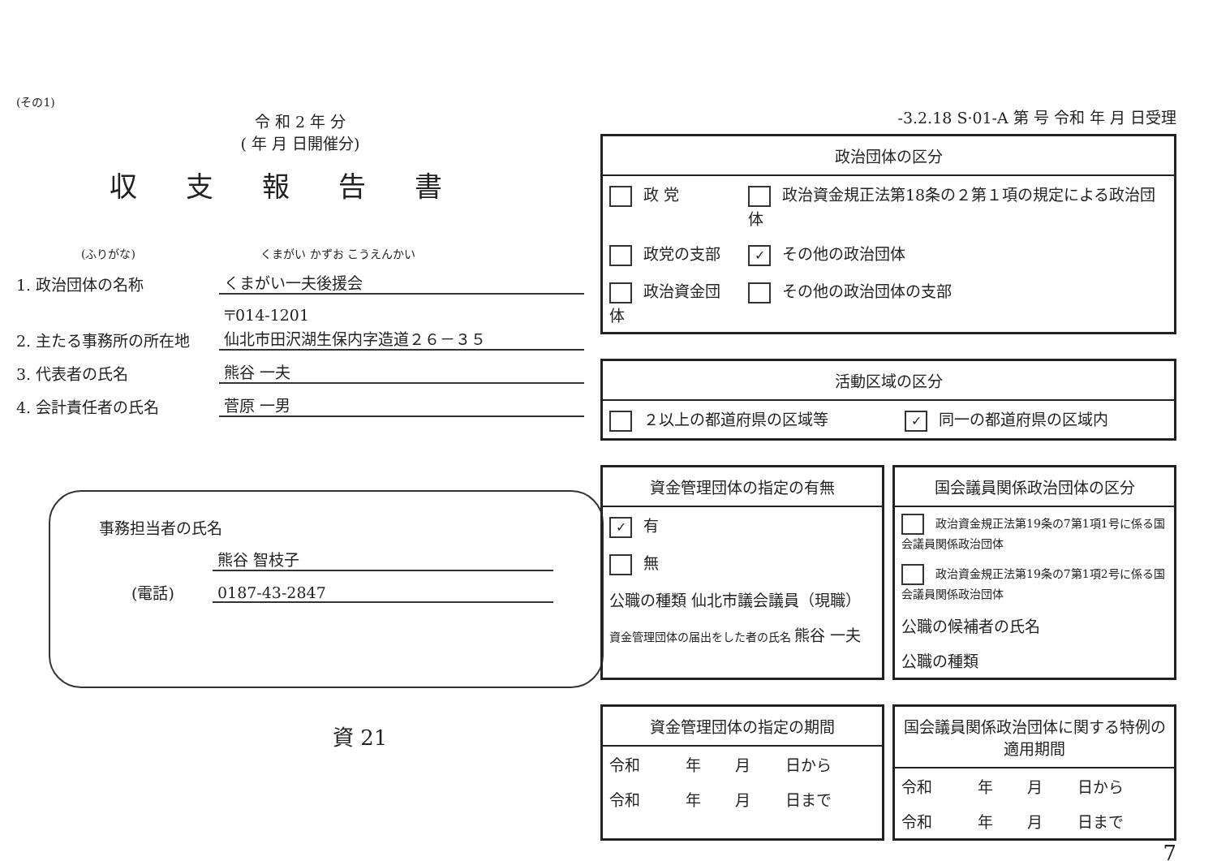(その1)
令 和 2 年 分
( 年 月 日開催分)
収支報告書
(ふりがな) くまがい かずお こうえんかい
1. 政治団体の名称
くまがい一夫後援会
2. 主たる事務所の所在地
〒014-1201
仙北市田沢湖生保内字造道２６－３５
3. 代表者の氏名
熊谷 一夫
4. 会計責任者の氏名
菅原 一男
事務担当者の氏名
熊谷 智枝子
(電話)
0187-43-2847
資 21
-3.2.18 S·01-A 第 号 令和 年 月 日受理
政治団体の区分
| 政 党 | 政治資金規正法第18条の２第１項の規定による政治団体 |
| 政党の支部 | ✓ その他の政治団体 |
| 政治資金団体 | その他の政治団体の支部 |
活動区域の区分
| ２以上の都道府県の区域等 | ✓ 同一の都道府県の区域内 |
資金管理団体の指定の有無
| ✓ 有 |
| 無 |
| 公職の種類 仙北市議会議員（現職） |
| 資金管理団体の届出をした者の氏名 熊谷 一夫 |
国会議員関係政治団体の区分
| 政治資金規正法第19条の7第1項1号に係る国会議員関係政治団体 |
| 政治資金規正法第19条の7第1項2号に係る国会議員関係政治団体 |
| 公職の候補者の氏名 |
| 公職の種類 |
資金管理団体の指定の期間
| 令和 | 年 | 月 | 日から |
| 令和 | 年 | 月 | 日まで |
国会議員関係政治団体に関する特例の適用期間
| 令和 | 年 | 月 | 日から |
| 令和 | 年 | 月 | 日まで |
7